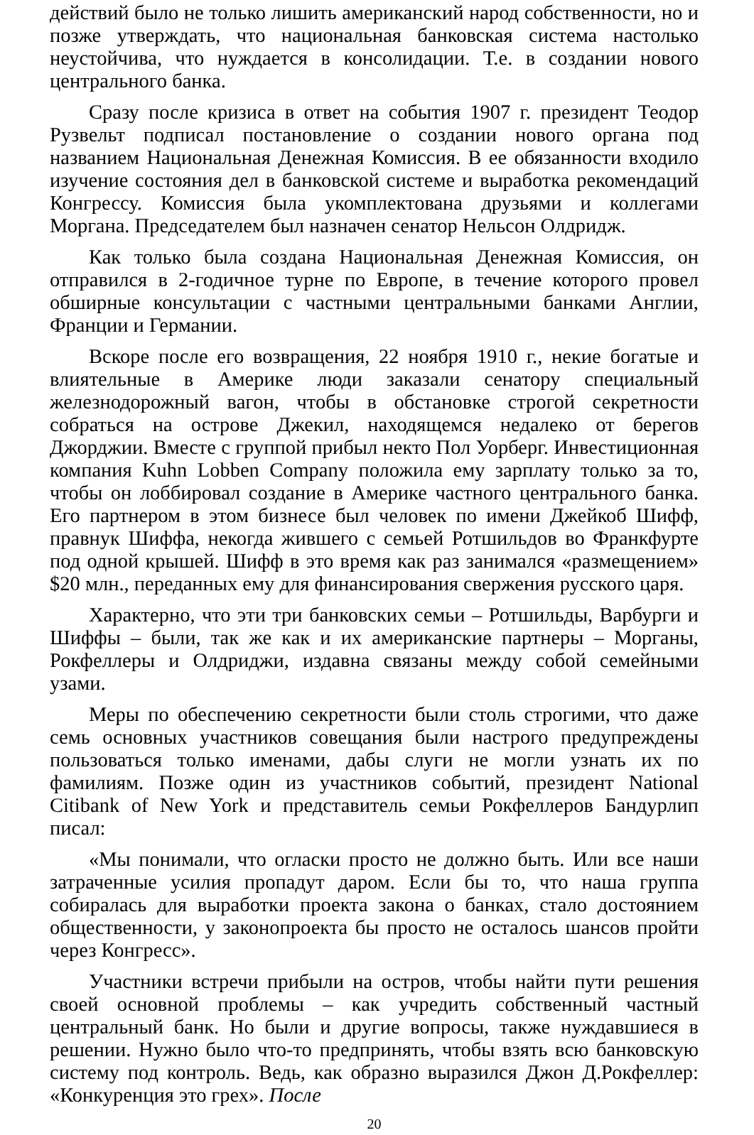действий было не только лишить американский народ собственности, но и позже утверждать, что национальная банковская система настолько неустойчива, что нуждается в консолидации. Т.е. в создании нового центрального банка.
Сразу после кризиса в ответ на события 1907 г. президент Теодор Рузвельт подписал постановление о создании нового органа под названием Национальная Денежная Комиссия. В ее обязанности входило изучение состояния дел в банковской системе и выработка рекомендаций Конгрессу. Комиссия была укомплектована друзьями и коллегами Моргана. Председателем был назначен сенатор Нельсон Олдридж.
Как только была создана Национальная Денежная Комиссия, он отправился в 2-годичное турне по Европе, в течение которого провел обширные консультации с частными центральными банками Англии, Франции и Германии.
Вскоре после его возвращения, 22 ноября 1910 г., некие богатые и влиятельные в Америке люди заказали сенатору специальный железнодорожный вагон, чтобы в обстановке строгой секретности собраться на острове Джекил, находящемся недалеко от берегов Джорджии. Вместе с группой прибыл некто Пол Уорберг. Инвестиционная компания Kuhn Lobben Company положила ему зарплату только за то, чтобы он лоббировал создание в Америке частного центрального банка. Его партнером в этом бизнесе был человек по имени Джейкоб Шифф, правнук Шиффа, некогда жившего с семьей Ротшильдов во Франкфурте под одной крышей. Шифф в это время как раз занимался «размещением» $20 млн., переданных ему для финансирования свержения русского царя.
Характерно, что эти три банковских семьи – Ротшильды, Варбурги и Шиффы – были, так же как и их американские партнеры – Морганы, Рокфеллеры и Олдриджи, издавна связаны между собой семейными узами.
Меры по обеспечению секретности были столь строгими, что даже семь основных участников совещания были настрого предупреждены пользоваться только именами, дабы слуги не могли узнать их по фамилиям. Позже один из участников событий, президент National Citibank of New York и представитель семьи Рокфеллеров Бандурлип писал:
«Мы понимали, что огласки просто не должно быть. Или все наши затраченные усилия пропадут даром. Если бы то, что наша группа собиралась для выработки проекта закона о банках, стало достоянием общественности, у законопроекта бы просто не осталось шансов пройти через Конгресс».
Участники встречи прибыли на остров, чтобы найти пути решения своей основной проблемы – как учредить собственный частный центральный банк. Но были и другие вопросы, также нуждавшиеся в решении. Нужно было что-то предпринять, чтобы взять всю банковскую систему под контроль. Ведь, как образно выразился Джон Д.Рокфеллер: «Конкуренция это грех». После
20